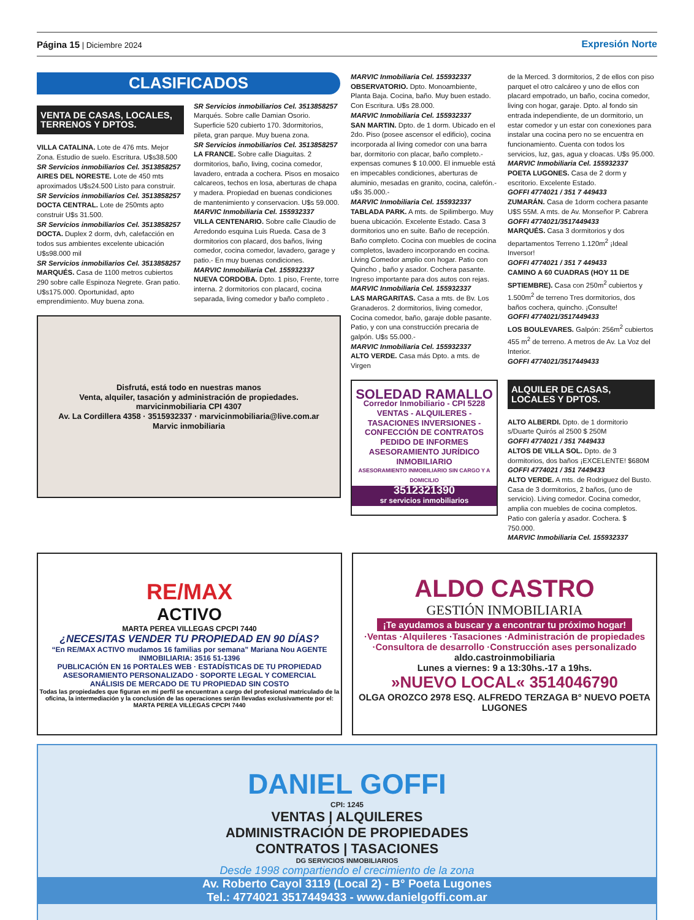Página 15 | Diciembre 2024 Expresión Norte
CLASIFICADOS
VENTA DE CASAS, LOCALES, TERRENOS Y DPTOS.
VILLA CATALINA. Lote de 476 mts. Mejor Zona. Estudio de suelo. Escritura. U$s38.500
SR Servicios inmobiliarios Cel. 3513858257
AIRES DEL NORESTE. Lote de 450 mts aproximados U$s24.500 Listo para construir.
SR Servicios inmobiliarios Cel. 3513858257
DOCTA CENTRAL. Lote de 250mts apto construir U$s 31.500.
SR Servicios inmobiliarios Cel. 3513858257
DOCTA. Duplex 2 dorm, dvh, calefacción en todos sus ambientes excelente ubicación U$s98.000 mil
SR Servicios inmobiliarios Cel. 3513858257
MARQUÉS. Casa de 1100 metros cubiertos 290 sobre calle Espinoza Negrete. Gran patio. U$s175.000. Oportunidad, apto emprendimiento. Muy buena zona.
SR Servicios inmobiliarios Cel. 3513858257
Marqués. Sobre calle Damian Osorio. Superficie 520 cubierto 170. 3dormitorios, pileta, gran parque. Muy buena zona.
SR Servicios inmobiliarios Cel. 3513858257
LA FRANCE. Sobre calle Diaguitas. 2 dormitorios, baño, living, cocina comedor, lavadero, entrada a cochera. Pisos en mosaico calcareos, techos en losa, aberturas de chapa y madera. Propiedad en buenas condiciones de mantenimiento y conservacion. U$s 59.000.
MARVIC Inmobiliaria Cel. 155932337
VILLA CENTENARIO. Sobre calle Claudio de Arredondo esquina Luis Rueda. Casa de 3 dormitorios con placard, dos baños, living comedor, cocina comedor, lavadero, garage y patio.- En muy buenas condiciones.
MARVIC Inmobiliaria Cel. 155932337
NUEVA CORDOBA. Dpto. 1 piso, Frente, torre interna. 2 dormitorios con placard, cocina separada, living comedor y baño completo .
Disfrutá, está todo en nuestras manos
Venta, alquiler, tasación y administración de propiedades.
marvicinmobiliaria CPI 4307
Av. La Cordillera 4358 · 3515932337 · marvicinmobiliaria@live.com.ar
Marvic inmobiliaria
MARVIC Inmobiliaria Cel. 155932337
OBSERVATORIO. Dpto. Monoambiente, Planta Baja. Cocina, baño. Muy buen estado. Con Escritura. U$s 28.000.
MARVIC Inmobiliaria Cel. 155932337
SAN MARTIN. Dpto. de 1 dorm. Ubicado en el 2do. Piso (posee ascensor el edificio), cocina incorporada al living comedor con una barra bar, dormitorio con placar, baño completo.- expensas comunes $ 10.000. El inmueble está en impecables condiciones, aberturas de aluminio, mesadas en granito, cocina, calefón.- u$s 35.000.-
MARVIC Inmobiliaria Cel. 155932337
TABLADA PARK. A mts. de Spilimbergo. Muy buena ubicación. Excelente Estado. Casa 3 dormitorios uno en suite. Baño de recepción. Baño completo. Cocina con muebles de cocina completos, lavadero incorporando en cocina. Living Comedor amplio con hogar. Patio con Quincho , baño y asador. Cochera pasante. Ingreso importante para dos autos con rejas.
MARVIC Inmobiliaria Cel. 155932337
LAS MARGARITAS. Casa a mts. de Bv. Los Granaderos. 2 dormitorios, living comedor, Cocina comedor, baño, garaje doble pasante. Patio, y con una construcción precaria de galpón. U$s 55.000.-
MARVIC Inmobiliaria Cel. 155932337
ALTO VERDE. Casa más Dpto. a mts. de Virgen
SOLEDAD RAMALLO
Corredor Inmobiliario - CPI 5228
VENTAS - ALQUILERES - TASACIONES INVERSIONES - CONFECCIÓN DE CONTRATOS PEDIDO DE INFORMES ASESORAMIENTO JURÍDICO INMOBILIARIO
ASESORAMIENTO INMOBILIARIO SIN CARGO Y A DOMICILIO
3512321390
sr servicios inmobiliarios
de la Merced. 3 dormitorios, 2 de ellos con piso parquet el otro calcáreo y uno de ellos con placard empotrado, un baño, cocina comedor, living con hogar, garaje. Dpto. al fondo sin entrada independiente, de un dormitorio, un estar comedor y un estar con conexiones para instalar una cocina pero no se encuentra en funcionamiento. Cuenta con todos los servicios, luz, gas, agua y cloacas. U$s 95.000.
MARVIC Inmobiliaria Cel. 155932337
POETA LUGONES. Casa de 2 dorm y escritorio. Excelente Estado.
GOFFI 4774021 / 351 7 449433
ZUMARÁN. Casa de 1dorm cochera pasante U$S 55M. A mts. de Av. Monseñor P. Cabrera
GOFFI 4774021/3517449433
MARQUÉS. Casa 3 dormitorios y dos departamentos Terreno 1.120m<sup>2</sup> ¡Ideal Inversor!
GOFFI 4774021 / 351 7 449433
CAMINO A 60 CUADRAS (HOY 11 DE SPTIEMBRE). Casa con 250m<sup>2</sup> cubiertos y 1.500m<sup>2</sup> de terreno Tres dormitorios, dos baños cochera, quincho. ¡Consulte!
GOFFI 4774021/3517449433
LOS BOULEVARES. Galpón: 256m<sup>2</sup> cubiertos 455 m<sup>2</sup> de terreno. A metros de Av. La Voz del Interior.
GOFFI 4774021/3517449433
ALQUILER DE CASAS, LOCALES Y DPTOS.
ALTO ALBERDI. Dpto. de 1 dormitorio s/Duarte Quirós al 2500 $ 250M
GOFFI 4774021 / 351 7449433
ALTOS DE VILLA SOL. Dpto. de 3 dormitorios, dos baños ¡EXCELENTE! $680M
GOFFI 4774021 / 351 7449433
ALTO VERDE. A mts. de Rodriguez del Busto. Casa de 3 dormitorios, 2 baños, (uno de servicio). Living comedor. Cocina comedor, amplia con muebles de cocina completos. Patio con galería y asador. Cochera. $ 750.000.
MARVIC Inmobiliaria Cel. 155932337
RE/MAX
ACTIVO
MARTA PEREA VILLEGAS CPCPI 7440
¿NECESITAS VENDER TU PROPIEDAD EN 90 DÍAS?
“En RE/MAX ACTIVO mudamos 16 familias por semana” Mariana Nou AGENTE INMOBILIARIA: 3516 51-1396
PUBLICACIÓN EN 16 PORTALES WEB · ESTADÍSTICAS DE TU PROPIEDAD
ASESORAMIENTO PERSONALIZADO · SOPORTE LEGAL Y COMERCIAL
ANÁLISIS DE MERCADO DE TU PROPIEDAD SIN COSTO
Todas las propiedades que figuran en mi perfil se encuentran a cargo del profesional matriculado de la oficina, la intermediación y la conclusión de las operaciones serán llevadas exclusivamente por el: MARTA PEREA VILLEGAS CPCPI 7440
ALDO CASTRO
GESTIÓN INMOBILIARIA
¡Te ayudamos a buscar y a encontrar tu próximo hogar!
·Ventas ·Alquileres ·Tasaciones ·Administración de propiedades ·Consultora de desarrollo ·Construcción ases personalizado
aldo.castroinmobiliaria
Lunes a viernes: 9 a 13:30hs.-17 a 19hs.
»NUEVO LOCAL« 3514046790
OLGA OROZCO 2978 ESQ. ALFREDO TERZAGA B° NUEVO POETA LUGONES
DANIEL GOFFI
CPI: 1245
VENTAS | ALQUILERES
ADMINISTRACIÓN DE PROPIEDADES
CONTRATOS | TASACIONES
DG SERVICIOS INMOBILIARIOS
Desde 1998 compartiendo el crecimiento de la zona
Av. Roberto Cayol 3119 (Local 2) - B° Poeta Lugones
Tel.: 4774021 3517449433 - www.danielgoffi.com.ar